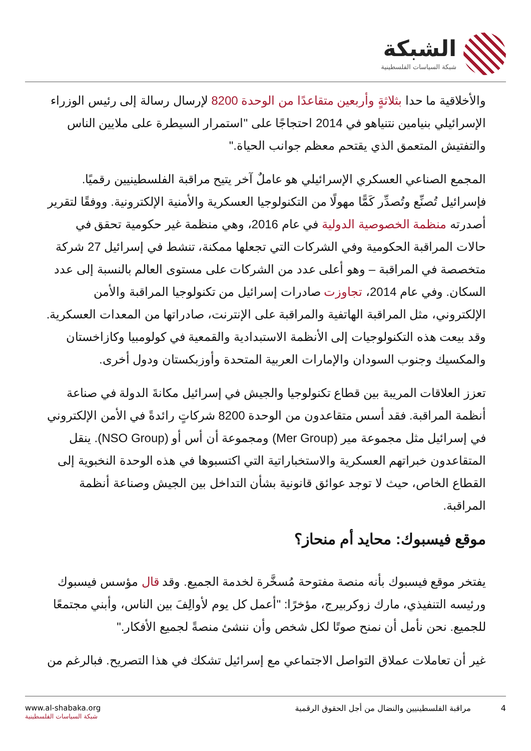الشبكة
شبكة السياسات الفلسطينية
والأخلاقية ما حدا بثلاثةٍ وأربعين متقاعدًا من الوحدة 8200 لإرسال رسالة إلى رئيس الوزراء الإسرائيلي بنيامين نتنياهو في 2014 احتجاجًا على "استمرار السيطرة على ملايين الناس والتفتيش المتعمق الذي يقتحم معظم جوانب الحياة."
المجمع الصناعي العسكري الإسرائيلي هو عاملٌ آخر يتيح مراقبة الفلسطينيين رقميًا. فإسرائيل تُصنِّع وتُصدِّر كَمًّا مهولًا من التكنولوجيا العسكرية والأمنية الإلكترونية. ووفقًا لتقرير أصدرته منظمة الخصوصية الدولية في عام 2016، وهي منظمة غير حكومية تحقق في حالات المراقبة الحكومية وفي الشركات التي تجعلها ممكنة، تنشط في إسرائيل 27 شركة متخصصة في المراقبة – وهو أعلى عدد من الشركات على مستوى العالم بالنسبة إلى عدد السكان. وفي عام 2014، تجاوزت صادرات إسرائيل من تكنولوجيا المراقبة والأمن الإلكتروني، مثل المراقبة الهاتفية والمراقبة على الإنترنت، صادراتها من المعدات العسكرية. وقد بيعت هذه التكنولوجيات إلى الأنظمة الاستبدادية والقمعية في كولومبيا وكازاخستان والمكسيك وجنوب السودان والإمارات العربية المتحدة وأوزبكستان ودول أخرى.
تعزز العلاقات المريبة بين قطاع تكنولوجيا والجيش في إسرائيل مكانةَ الدولة في صناعة أنظمة المراقبة. فقد أسس متقاعدون من الوحدة 8200 شركاتٍ رائدةً في الأمن الإلكتروني في إسرائيل مثل مجموعة مير (Mer Group) ومجموعة أن أس أو (NSO Group). ينقل المتقاعدون خبراتهم العسكرية والاستخباراتية التي اكتسبوها في هذه الوحدة النخبوية إلى القطاع الخاص، حيث لا توجد عوائق قانونية بشأن التداخل بين الجيش وصناعة أنظمة المراقبة.
موقع فيسبوك: محايد أم منحاز؟
يفتخر موقع فيسبوك بأنه منصة مفتوحة مُسخَّرة لخدمة الجميع. وقد قال مؤسس فيسبوك ورئيسه التنفيذي، مارك زوكربيرج، مؤخرًا: "أعمل كل يوم لأوالِفَ بين الناس، وأبني مجتمعًا للجميع. نحن نأمل أن نمنح صوتًا لكل شخص وأن ننشئ منصةً لجميع الأفكار."
غير أن تعاملات عملاق التواصل الاجتماعي مع إسرائيل تشكك في هذا التصريح. فبالرغم من
www.al-shabaka.org
شبكة السياسات الفلسطينية
4 مراقبة الفلسطينيين والنضال من أجل الحقوق الرقمية